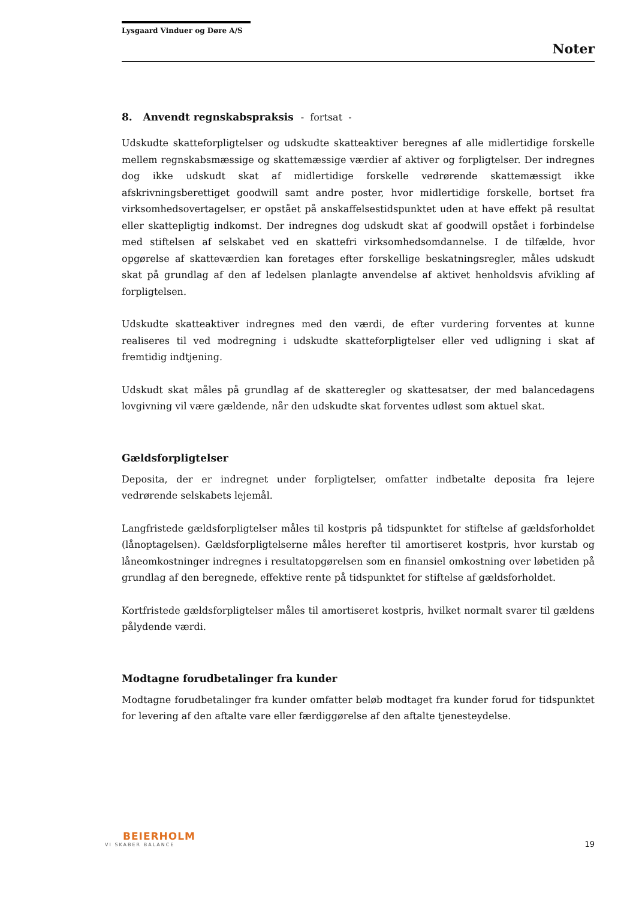Lysgaard Vinduer og Døre A/S
Noter
8. Anvendt regnskabspraksis - fortsat -
Udskudte skatteforpligtelser og udskudte skatteaktiver beregnes af alle midlertidige forskelle mellem regnskabsmæssige og skattemæssige værdier af aktiver og forpligtelser. Der indregnes dog ikke udskudt skat af midlertidige forskelle vedrørende skattemæssigt ikke afskrivningsberettiget goodwill samt andre poster, hvor midlertidige forskelle, bortset fra virksomhedsovertagelser, er opstået på anskaffelsestidspunktet uden at have effekt på resultat eller skattepligtig indkomst. Der indregnes dog udskudt skat af goodwill opstået i forbindelse med stiftelsen af selskabet ved en skattefri virksomhedsomdannelse. I de tilfælde, hvor opgørelse af skatteværdien kan foretages efter forskellige beskatningsregler, måles udskudt skat på grundlag af den af ledelsen planlagte anvendelse af aktivet henholdsvis afvikling af forpligtelsen.
Udskudte skatteaktiver indregnes med den værdi, de efter vurdering forventes at kunne realiseres til ved modregning i udskudte skatteforpligtelser eller ved udligning i skat af fremtidig indtjening.
Udskudt skat måles på grundlag af de skatteregler og skattesatser, der med balancedagens lovgivning vil være gældende, når den udskudte skat forventes udløst som aktuel skat.
Gældsforpligtelser
Deposita, der er indregnet under forpligtelser, omfatter indbetalte deposita fra lejere vedrørende selskabets lejemål.
Langfristede gældsforpligtelser måles til kostpris på tidspunktet for stiftelse af gældsforholdet (lånoptagelsen). Gældsforpligtelserne måles herefter til amortiseret kostpris, hvor kurstab og låneomkostninger indregnes i resultatopgørelsen som en finansiel omkostning over løbetiden på grundlag af den beregnede, effektive rente på tidspunktet for stiftelse af gældsforholdet.
Kortfristede gældsforpligtelser måles til amortiseret kostpris, hvilket normalt svarer til gældens pålydende værdi.
Modtagne forudbetalinger fra kunder
Modtagne forudbetalinger fra kunder omfatter beløb modtaget fra kunder forud for tidspunktet for levering af den aftalte vare eller færdiggørelse af den aftalte tjenesteydelse.
BEIERHOLM
VI SKABER BALANCE
19